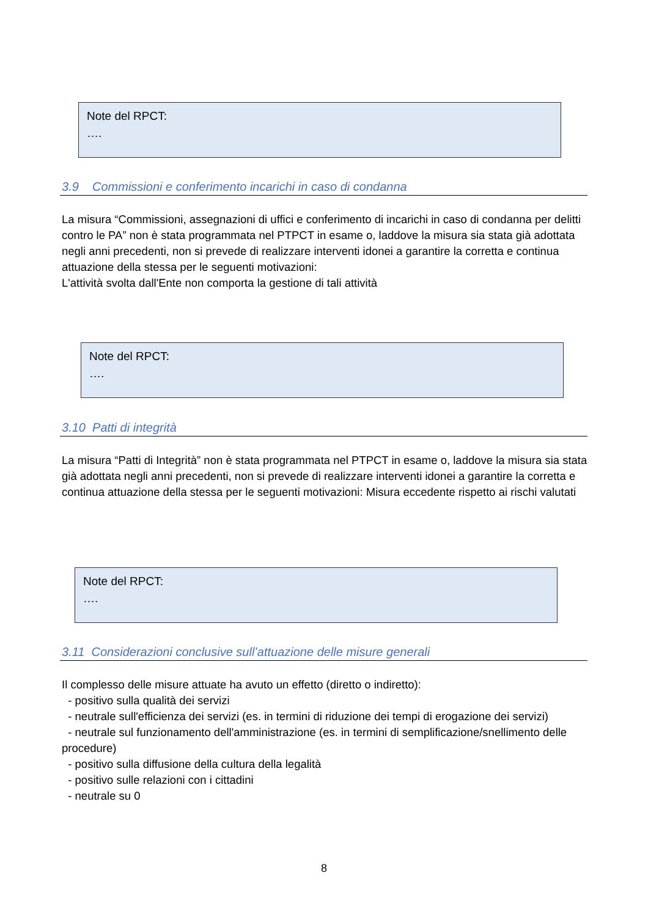Note del RPCT:
….
3.9 Commissioni e conferimento incarichi in caso di condanna
La misura “Commissioni, assegnazioni di uffici e conferimento di incarichi in caso di condanna per delitti contro le PA” non è stata programmata nel PTPCT in esame o, laddove la misura sia stata già adottata negli anni precedenti, non si prevede di realizzare interventi idonei a garantire la corretta e continua attuazione della stessa per le seguenti motivazioni:
L'attività svolta dall'Ente non comporta la gestione di tali attività
Note del RPCT:
….
3.10 Patti di integrità
La misura “Patti di Integrità” non è stata programmata nel PTPCT in esame o, laddove la misura sia stata già adottata negli anni precedenti, non si prevede di realizzare interventi idonei a garantire la corretta e continua attuazione della stessa per le seguenti motivazioni: Misura eccedente rispetto ai rischi valutati
Note del RPCT:
….
3.11 Considerazioni conclusive sull’attuazione delle misure generali
Il complesso delle misure attuate ha avuto un effetto (diretto o indiretto):
- positivo sulla qualità dei servizi
- neutrale sull'efficienza dei servizi (es. in termini di riduzione dei tempi di erogazione dei servizi)
- neutrale sul funzionamento dell'amministrazione (es. in termini di semplificazione/snellimento delle procedure)
- positivo sulla diffusione della cultura della legalità
- positivo sulle relazioni con i cittadini
- neutrale su 0
8